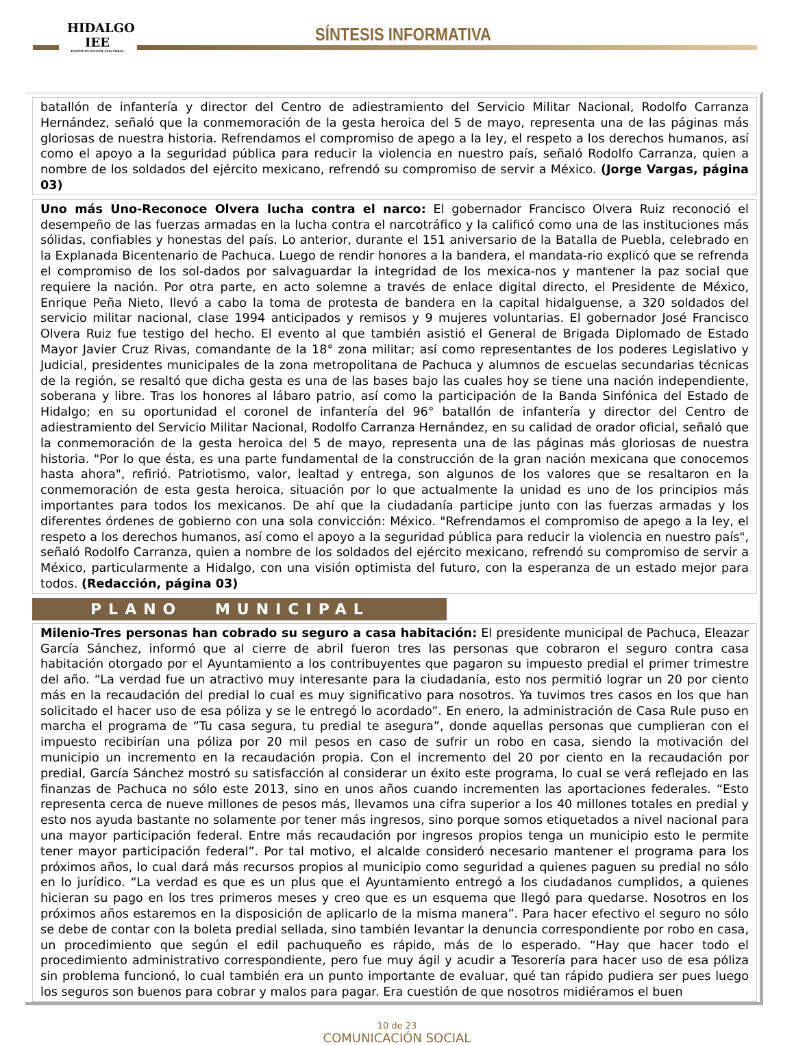HIDALGO
IEE
INSTITUTO ESTATAL ELECTORAL
SÍNTESIS INFORMATIVA
batallón de infantería y director del Centro de adiestramiento del Servicio Militar Nacional, Rodolfo Carranza Hernández, señaló que la conmemoración de la gesta heroica del 5 de mayo, representa una de las páginas más gloriosas de nuestra historia. Refrendamos el compromiso de apego a la ley, el respeto a los derechos humanos, así como el apoyo a la seguridad pública para reducir la violencia en nuestro país, señaló Rodolfo Carranza, quien a nombre de los soldados del ejército mexicano, refrendó su compromiso de servir a México. (Jorge Vargas, página 03)
Uno más Uno-Reconoce Olvera lucha contra el narco: El gobernador Francisco Olvera Ruiz reconoció el desempeño de las fuerzas armadas en la lucha contra el narcotráfico y la calificó como una de las instituciones más sólidas, confiables y honestas del país. Lo anterior, durante el 151 aniversario de la Batalla de Puebla, celebrado en la Explanada Bicentenario de Pachuca. Luego de rendir honores a la bandera, el mandata-rio explicó que se refrenda el compromiso de los sol-dados por salvaguardar la integridad de los mexica-nos y mantener la paz social que requiere la nación. Por otra parte, en acto solemne a través de enlace digital directo, el Presidente de México, Enrique Peña Nieto, llevó a cabo la toma de protesta de bandera en la capital hidalguense, a 320 soldados del servicio militar nacional, clase 1994 anticipados y remisos y 9 mujeres voluntarias. El gobernador José Francisco Olvera Ruiz fue testigo del hecho. El evento al que también asistió el General de Brigada Diplomado de Estado Mayor Javier Cruz Rivas, comandante de la 18° zona militar; así como representantes de los poderes Legislativo y Judicial, presidentes municipales de la zona metropolitana de Pachuca y alumnos de escuelas secundarias técnicas de la región, se resaltó que dicha gesta es una de las bases bajo las cuales hoy se tiene una nación independiente, soberana y libre. Tras los honores al lábaro patrio, así como la participación de la Banda Sinfónica del Estado de Hidalgo; en su oportunidad el coronel de infantería del 96° batallón de infantería y director del Centro de adiestramiento del Servicio Militar Nacional, Rodolfo Carranza Hernández, en su calidad de orador oficial, señaló que la conmemoración de la gesta heroica del 5 de mayo, representa una de las páginas más gloriosas de nuestra historia. "Por lo que ésta, es una parte fundamental de la construcción de la gran nación mexicana que conocemos hasta ahora", refirió. Patriotismo, valor, lealtad y entrega, son algunos de los valores que se resaltaron en la conmemoración de esta gesta heroica, situación por lo que actualmente la unidad es uno de los principios más importantes para todos los mexicanos. De ahí que la ciudadanía participe junto con las fuerzas armadas y los diferentes órdenes de gobierno con una sola convicción: México. "Refrendamos el compromiso de apego a la ley, el respeto a los derechos humanos, así como el apoyo a la seguridad pública para reducir la violencia en nuestro país", señaló Rodolfo Carranza, quien a nombre de los soldados del ejército mexicano, refrendó su compromiso de servir a México, particularmente a Hidalgo, con una visión optimista del futuro, con la esperanza de un estado mejor para todos. (Redacción, página 03)
PLANO MUNICIPAL
Milenio-Tres personas han cobrado su seguro a casa habitación: El presidente municipal de Pachuca, Eleazar García Sánchez, informó que al cierre de abril fueron tres las personas que cobraron el seguro contra casa habitación otorgado por el Ayuntamiento a los contribuyentes que pagaron su impuesto predial el primer trimestre del año. “La verdad fue un atractivo muy interesante para la ciudadanía, esto nos permitió lograr un 20 por ciento más en la recaudación del predial lo cual es muy significativo para nosotros. Ya tuvimos tres casos en los que han solicitado el hacer uso de esa póliza y se le entregó lo acordado”. En enero, la administración de Casa Rule puso en marcha el programa de “Tu casa segura, tu predial te asegura”, donde aquellas personas que cumplieran con el impuesto recibirían una póliza por 20 mil pesos en caso de sufrir un robo en casa, siendo la motivación del municipio un incremento en la recaudación propia. Con el incremento del 20 por ciento en la recaudación por predial, García Sánchez mostró su satisfacción al considerar un éxito este programa, lo cual se verá reflejado en las finanzas de Pachuca no sólo este 2013, sino en unos años cuando incrementen las aportaciones federales. “Esto representa cerca de nueve millones de pesos más, llevamos una cifra superior a los 40 millones totales en predial y esto nos ayuda bastante no solamente por tener más ingresos, sino porque somos etiquetados a nivel nacional para una mayor participación federal. Entre más recaudación por ingresos propios tenga un municipio esto le permite tener mayor participación federal”. Por tal motivo, el alcalde consideró necesario mantener el programa para los próximos años, lo cual dará más recursos propios al municipio como seguridad a quienes paguen su predial no sólo en lo jurídico. “La verdad es que es un plus que el Ayuntamiento entregó a los ciudadanos cumplidos, a quienes hicieran su pago en los tres primeros meses y creo que es un esquema que llegó para quedarse. Nosotros en los próximos años estaremos en la disposición de aplicarlo de la misma manera”. Para hacer efectivo el seguro no sólo se debe de contar con la boleta predial sellada, sino también levantar la denuncia correspondiente por robo en casa, un procedimiento que según el edil pachuqueño es rápido, más de lo esperado. “Hay que hacer todo el procedimiento administrativo correspondiente, pero fue muy ágil y acudir a Tesorería para hacer uso de esa póliza sin problema funcionó, lo cual también era un punto importante de evaluar, qué tan rápido pudiera ser pues luego los seguros son buenos para cobrar y malos para pagar. Era cuestión de que nosotros midiéramos el buen
10 de 23
COMUNICACIÓN SOCIAL